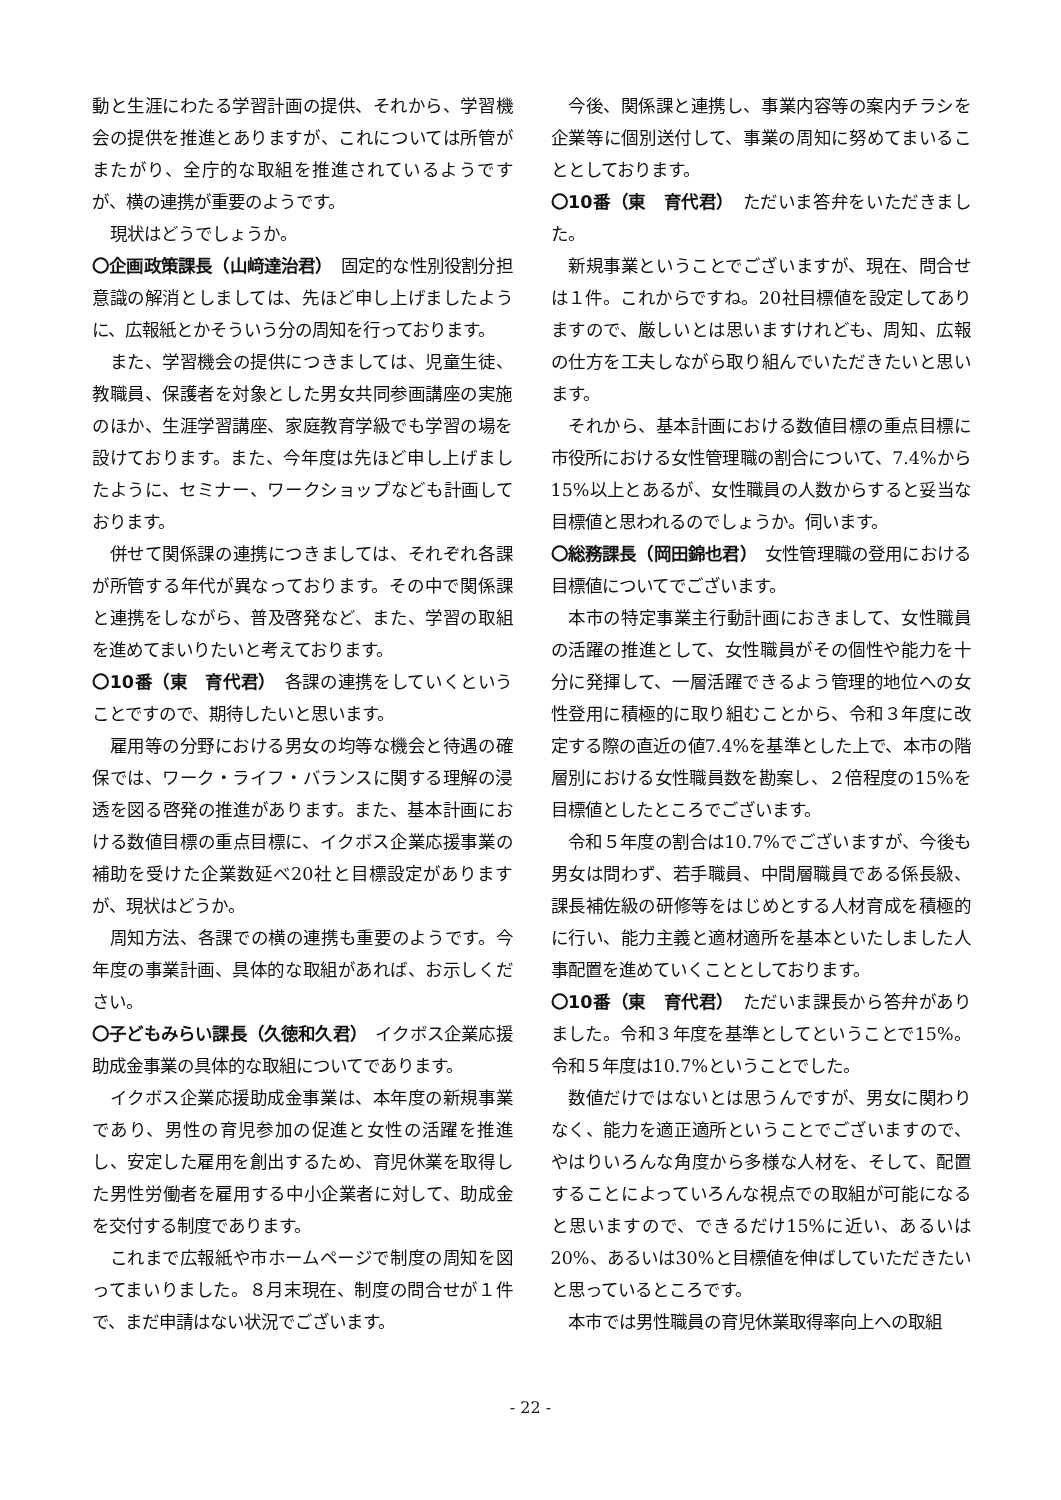動と生涯にわたる学習計画の提供、それから、学習機会の提供を推進とありますが、これについては所管がまたがり、全庁的な取組を推進されているようですが、横の連携が重要のようです。
現状はどうでしょうか。
〇企画政策課長（山﨑達治君）　固定的な性別役割分担意識の解消としましては、先ほど申し上げましたように、広報紙とかそういう分の周知を行っております。
また、学習機会の提供につきましては、児童生徒、教職員、保護者を対象とした男女共同参画講座の実施のほか、生涯学習講座、家庭教育学級でも学習の場を設けております。また、今年度は先ほど申し上げましたように、セミナー、ワークショップなども計画しております。
併せて関係課の連携につきましては、それぞれ各課が所管する年代が異なっております。その中で関係課と連携をしながら、普及啓発など、また、学習の取組を進めてまいりたいと考えております。
〇10番（東　育代君）　各課の連携をしていくということですので、期待したいと思います。
雇用等の分野における男女の均等な機会と待遇の確保では、ワーク・ライフ・バランスに関する理解の浸透を図る啓発の推進があります。また、基本計画における数値目標の重点目標に、イクボス企業応援事業の補助を受けた企業数延べ20社と目標設定がありますが、現状はどうか。
周知方法、各課での横の連携も重要のようです。今年度の事業計画、具体的な取組があれば、お示しください。
〇子どもみらい課長（久徳和久君）　イクボス企業応援助成金事業の具体的な取組についてであります。
イクボス企業応援助成金事業は、本年度の新規事業であり、男性の育児参加の促進と女性の活躍を推進し、安定した雇用を創出するため、育児休業を取得した男性労働者を雇用する中小企業者に対して、助成金を交付する制度であります。
これまで広報紙や市ホームページで制度の周知を図ってまいりました。８月末現在、制度の問合せが１件で、まだ申請はない状況でございます。
今後、関係課と連携し、事業内容等の案内チラシを企業等に個別送付して、事業の周知に努めてまいることとしております。
〇10番（東　育代君）　ただいま答弁をいただきました。
新規事業ということでございますが、現在、問合せは１件。これからですね。20社目標値を設定してありますので、厳しいとは思いますけれども、周知、広報の仕方を工夫しながら取り組んでいただきたいと思います。
それから、基本計画における数値目標の重点目標に市役所における女性管理職の割合について、7.4%から15%以上とあるが、女性職員の人数からすると妥当な目標値と思われるのでしょうか。伺います。
〇総務課長（岡田錦也君）　女性管理職の登用における目標値についてでございます。
本市の特定事業主行動計画におきまして、女性職員の活躍の推進として、女性職員がその個性や能力を十分に発揮して、一層活躍できるよう管理的地位への女性登用に積極的に取り組むことから、令和３年度に改定する際の直近の値7.4%を基準とした上で、本市の階層別における女性職員数を勘案し、２倍程度の15%を目標値としたところでございます。
令和５年度の割合は10.7%でございますが、今後も男女は問わず、若手職員、中間層職員である係長級、課長補佐級の研修等をはじめとする人材育成を積極的に行い、能力主義と適材適所を基本といたしました人事配置を進めていくこととしております。
〇10番（東　育代君）　ただいま課長から答弁がありました。令和３年度を基準としてということで15%。令和５年度は10.7%ということでした。
数値だけではないとは思うんですが、男女に関わりなく、能力を適正適所ということでございますので、やはりいろんな角度から多様な人材を、そして、配置することによっていろんな視点での取組が可能になると思いますので、できるだけ15%に近い、あるいは20%、あるいは30%と目標値を伸ばしていただきたいと思っているところです。
本市では男性職員の育児休業取得率向上への取組
- 22 -